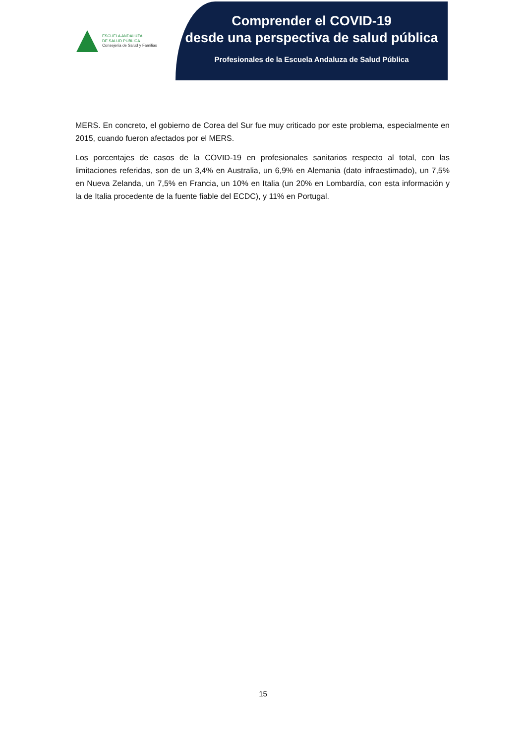ESCUELA ANDALUZA
DE SALUD PÚBLICA
Consejería de Salud y Familias
Comprender el COVID-19
desde una perspectiva de salud pública
Profesionales de la Escuela Andaluza de Salud Pública
MERS. En concreto, el gobierno de Corea del Sur fue muy criticado por este problema, especialmente en 2015, cuando fueron afectados por el MERS.
Los porcentajes de casos de la COVID-19 en profesionales sanitarios respecto al total, con las limitaciones referidas, son de un 3,4% en Australia, un 6,9% en Alemania (dato infraestimado), un 7,5% en Nueva Zelanda, un 7,5% en Francia, un 10% en Italia (un 20% en Lombardía, con esta información y la de Italia procedente de la fuente fiable del ECDC), y 11% en Portugal.
15